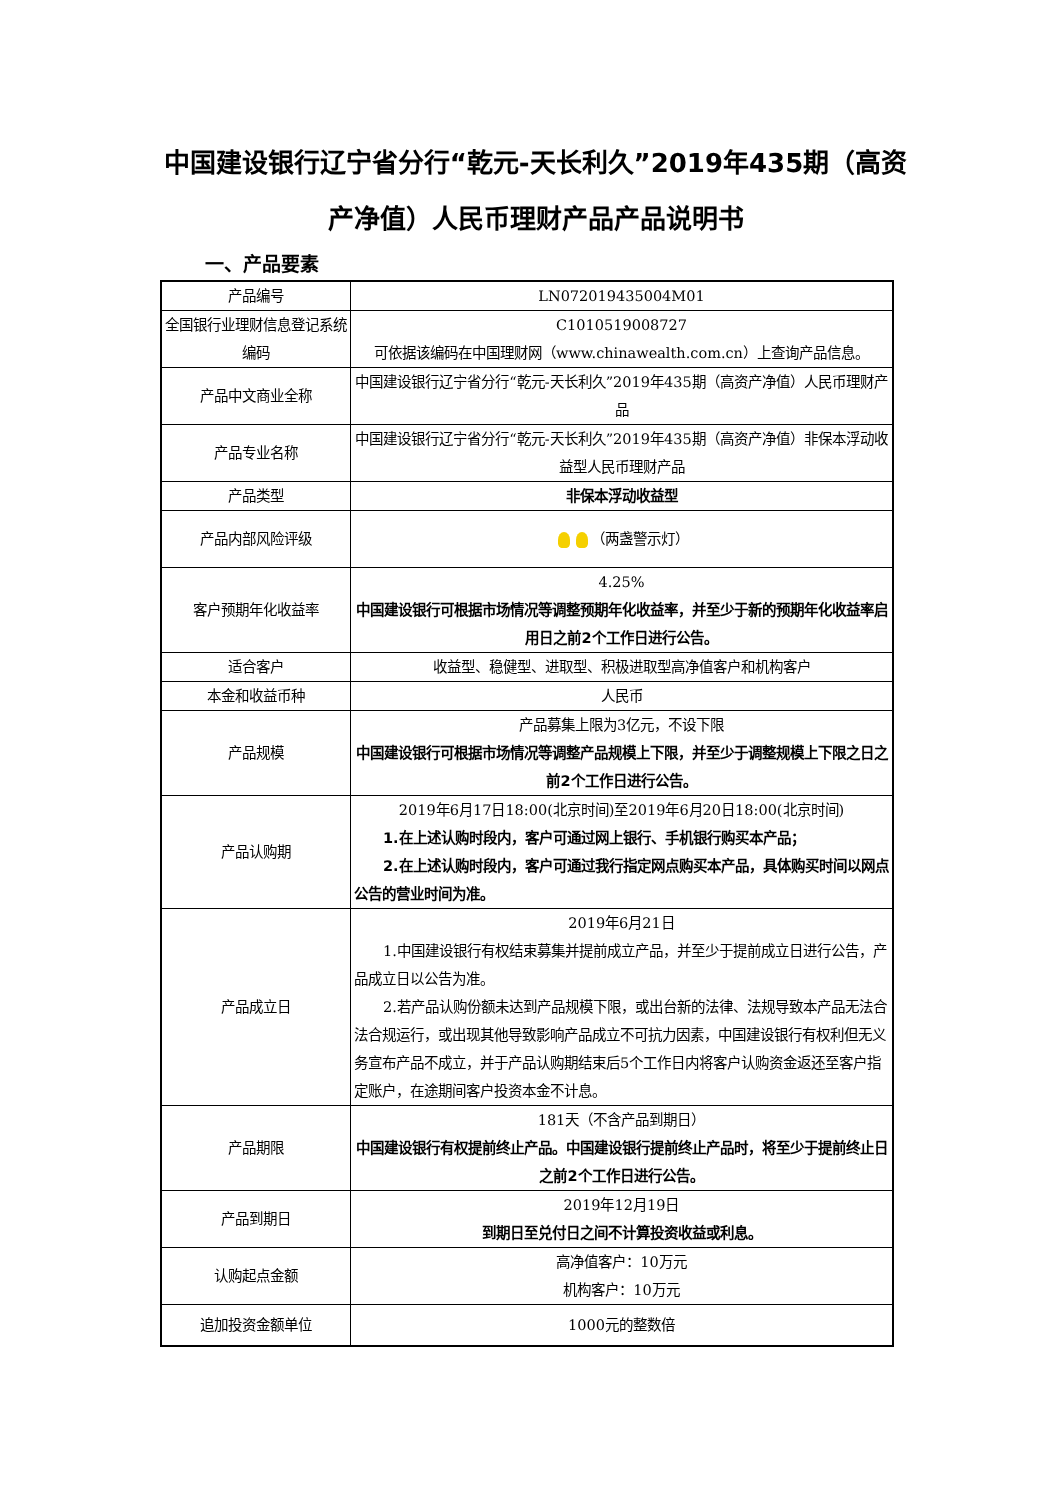中国建设银行辽宁省分行“乾元-天长利久”2019年435期（高资产净值）人民币理财产品产品说明书
一、产品要素
| 产品编号 | LN072019435004M01 |
| 全国银行业理财信息登记系统编码 | C1010519008727 可依据该编码在中国理财网（www.chinawealth.com.cn）上查询产品信息。 |
| 产品中文商业全称 | 中国建设银行辽宁省分行“乾元-天长利久”2019年435期（高资产净值）人民币理财产品 |
| 产品专业名称 | 中国建设银行辽宁省分行“乾元-天长利久”2019年435期（高资产净值）非保本浮动收益型人民币理财产品 |
| 产品类型 | 非保本浮动收益型 |
| 产品内部风险评级 | （两盏警示灯） |
| 客户预期年化收益率 | 4.25% 中国建设银行可根据市场情况等调整预期年化收益率，并至少于新的预期年化收益率启用日之前2个工作日进行公告。 |
| 适合客户 | 收益型、稳健型、进取型、积极进取型高净值客户和机构客户 |
| 本金和收益币种 | 人民币 |
| 产品规模 | 产品募集上限为3亿元，不设下限 中国建设银行可根据市场情况等调整产品规模上下限，并至少于调整规模上下限之日之前2个工作日进行公告。 |
| 产品认购期 | 2019年6月17日18:00(北京时间)至2019年6月20日18:00(北京时间) 1.在上述认购时段内，客户可通过网上银行、手机银行购买本产品； 2.在上述认购时段内，客户可通过我行指定网点购买本产品，具体购买时间以网点公告的营业时间为准。 |
| 产品成立日 | 2019年6月21日 1.中国建设银行有权结束募集并提前成立产品，并至少于提前成立日进行公告，产品成立日以公告为准。 2.若产品认购份额未达到产品规模下限，或出台新的法律、法规导致本产品无法合法合规运行，或出现其他导致影响产品成立不可抗力因素，中国建设银行有权利但无义务宣布产品不成立，并于产品认购期结束后5个工作日内将客户认购资金返还至客户指定账户，在途期间客户投资本金不计息。 |
| 产品期限 | 181天（不含产品到期日） 中国建设银行有权提前终止产品。中国建设银行提前终止产品时，将至少于提前终止日之前2个工作日进行公告。 |
| 产品到期日 | 2019年12月19日 到期日至兑付日之间不计算投资收益或利息。 |
| 认购起点金额 | 高净值客户：10万元 机构客户：10万元 |
| 追加投资金额单位 | 1000元的整数倍 |